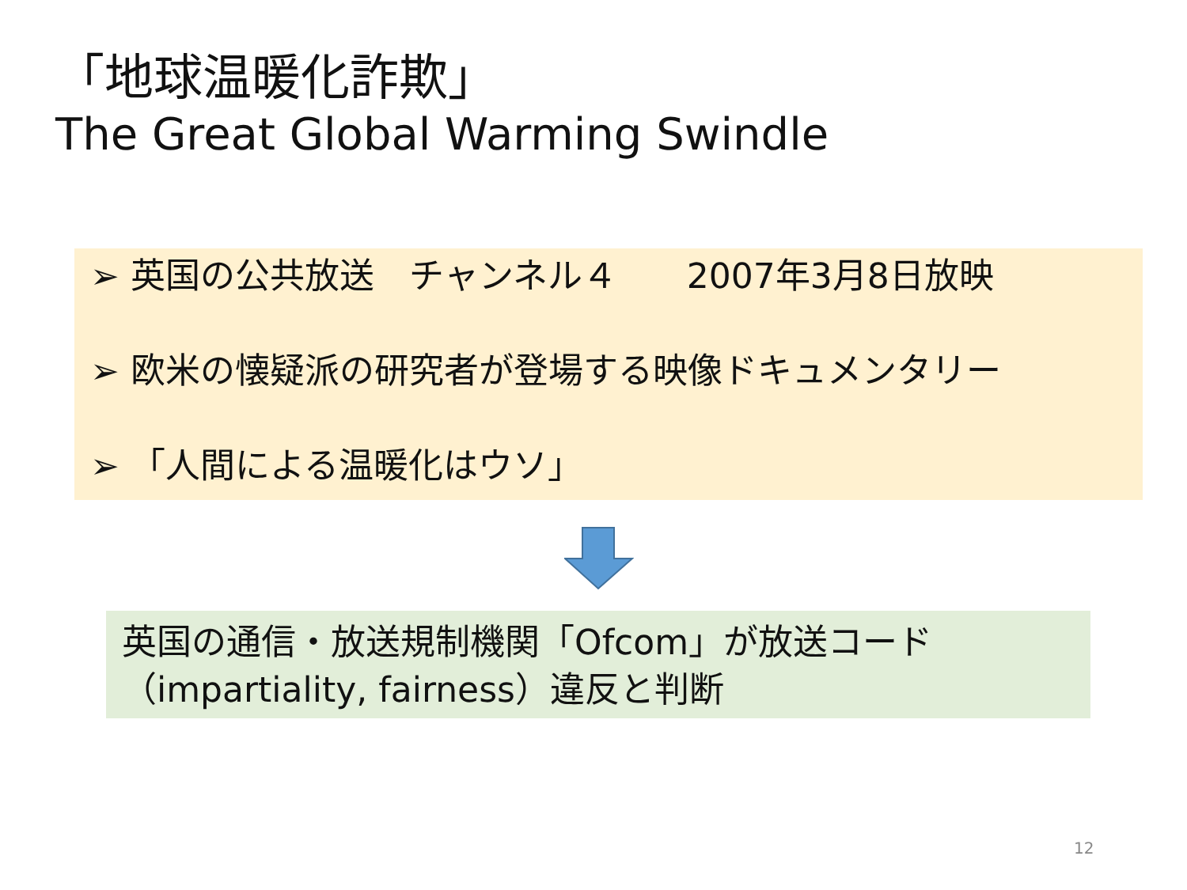「地球温暖化詐欺」
The Great Global Warming Swindle
➢ 英国の公共放送　チャンネル４　　2007年3月8日放映
➢ 欧米の懐疑派の研究者が登場する映像ドキュメンタリー
➢ 「人間による温暖化はウソ」
英国の通信・放送規制機関「Ofcom」が放送コード（impartiality, fairness）違反と判断
12